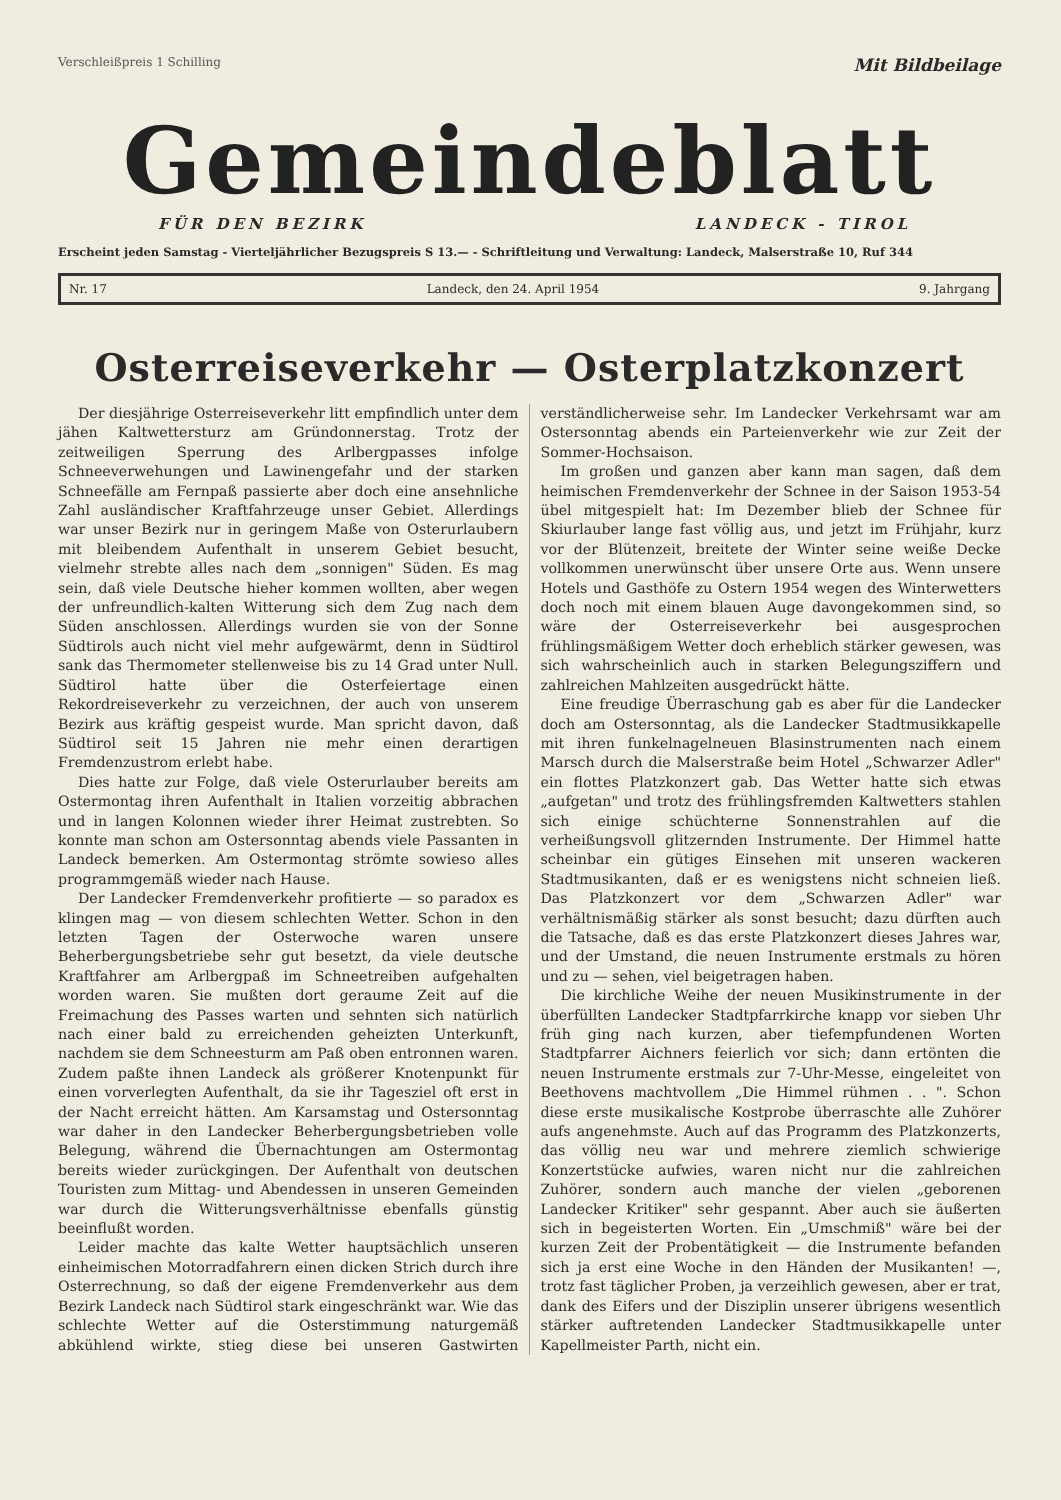Verschleißpreis 1 Schilling
Mit Bildbeilage
Gemeindeblatt
FÜR DEN BEZIRK LANDECK - TIROL
Erscheint jeden Samstag - Vierteljährlicher Bezugspreis S 13.— - Schriftleitung und Verwaltung: Landeck, Malserstraße 10, Ruf 344
Nr. 17 Landeck, den 24. April 1954 9. Jahrgang
Osterreiseverkehr — Osterplatzkonzert
Der diesjährige Osterreiseverkehr litt empfindlich unter dem jähen Kaltwettersturz am Gründonnerstag. Trotz der zeitweiligen Sperrung des Arlbergpasses infolge Schneeverwehungen und Lawinengefahr und der starken Schneefälle am Fernpaß passierte aber doch eine ansehnliche Zahl ausländischer Kraftfahrzeuge unser Gebiet. Allerdings war unser Bezirk nur in geringem Maße von Osterurlaubern mit bleibendem Aufenthalt in unserem Gebiet besucht, vielmehr strebte alles nach dem „sonnigen" Süden. Es mag sein, daß viele Deutsche hieher kommen wollten, aber wegen der unfreundlich-kalten Witterung sich dem Zug nach dem Süden anschlossen. Allerdings wurden sie von der Sonne Südtirols auch nicht viel mehr aufgewärmt, denn in Südtirol sank das Thermometer stellenweise bis zu 14 Grad unter Null. Südtirol hatte über die Osterfeiertage einen Rekordreiseverkehr zu verzeichnen, der auch von unserem Bezirk aus kräftig gespeist wurde. Man spricht davon, daß Südtirol seit 15 Jahren nie mehr einen derartigen Fremdenzustrom erlebt habe.
Dies hatte zur Folge, daß viele Osterurlauber bereits am Ostermontag ihren Aufenthalt in Italien vorzeitig abbrachen und in langen Kolonnen wieder ihrer Heimat zustrebten. So konnte man schon am Ostersonntag abends viele Passanten in Landeck bemerken. Am Ostermontag strömte sowieso alles programmgemäß wieder nach Hause.
Der Landecker Fremdenverkehr profitierte — so paradox es klingen mag — von diesem schlechten Wetter. Schon in den letzten Tagen der Osterwoche waren unsere Beherbergungsbetriebe sehr gut besetzt, da viele deutsche Kraftfahrer am Arlbergpaß im Schneetreiben aufgehalten worden waren. Sie mußten dort geraume Zeit auf die Freimachung des Passes warten und sehnten sich natürlich nach einer bald zu erreichenden geheizten Unterkunft, nachdem sie dem Schneesturm am Paß oben entronnen waren. Zudem paßte ihnen Landeck als größerer Knotenpunkt für einen vorverlegten Aufenthalt, da sie ihr Tagesziel oft erst in der Nacht erreicht hätten. Am Karsamstag und Ostersonntag war daher in den Landecker Beherbergungsbetrieben volle Belegung, während die Übernachtungen am Ostermontag bereits wieder zurückgingen. Der Aufenthalt von deutschen Touristen zum Mittag- und Abendessen in unseren Gemeinden war durch die Witterungsverhältnisse ebenfalls günstig beeinflußt worden.
Leider machte das kalte Wetter hauptsächlich unseren einheimischen Motorradfahrern einen dicken Strich durch ihre Osterrechnung, so daß der eigene Fremdenverkehr aus dem Bezirk Landeck nach Südtirol stark eingeschränkt war. Wie das schlechte Wetter auf die Osterstimmung naturgemäß abkühlend wirkte, stieg diese bei unseren Gastwirten verständlicherweise sehr. Im Landecker Verkehrsamt war am Ostersonntag abends ein Parteienverkehr wie zur Zeit der Sommer-Hochsaison.
Im großen und ganzen aber kann man sagen, daß dem heimischen Fremdenverkehr der Schnee in der Saison 1953-54 übel mitgespielt hat: Im Dezember blieb der Schnee für Skiurlauber lange fast völlig aus, und jetzt im Frühjahr, kurz vor der Blütenzeit, breitete der Winter seine weiße Decke vollkommen unerwünscht über unsere Orte aus. Wenn unsere Hotels und Gasthöfe zu Ostern 1954 wegen des Winterwetters doch noch mit einem blauen Auge davongekommen sind, so wäre der Osterreiseverkehr bei ausgesprochen frühlingsmäßigem Wetter doch erheblich stärker gewesen, was sich wahrscheinlich auch in starken Belegungsziffern und zahlreichen Mahlzeiten ausgedrückt hätte.
Eine freudige Überraschung gab es aber für die Landecker doch am Ostersonntag, als die Landecker Stadtmusikkapelle mit ihren funkelnagelneuen Blasinstrumenten nach einem Marsch durch die Malserstraße beim Hotel „Schwarzer Adler" ein flottes Platzkonzert gab. Das Wetter hatte sich etwas „aufgetan" und trotz des frühlingsfremden Kaltwetters stahlen sich einige schüchterne Sonnenstrahlen auf die verheißungsvoll glitzernden Instrumente. Der Himmel hatte scheinbar ein gütiges Einsehen mit unseren wackeren Stadtmusikanten, daß er es wenigstens nicht schneien ließ. Das Platzkonzert vor dem „Schwarzen Adler" war verhältnismäßig stärker als sonst besucht; dazu dürften auch die Tatsache, daß es das erste Platzkonzert dieses Jahres war, und der Umstand, die neuen Instrumente erstmals zu hören und zu — sehen, viel beigetragen haben.
Die kirchliche Weihe der neuen Musikinstrumente in der überfüllten Landecker Stadtpfarrkirche knapp vor sieben Uhr früh ging nach kurzen, aber tiefempfundenen Worten Stadtpfarrer Aichners feierlich vor sich; dann ertönten die neuen Instrumente erstmals zur 7-Uhr-Messe, eingeleitet von Beethovens machtvollem „Die Himmel rühmen . . ". Schon diese erste musikalische Kostprobe überraschte alle Zuhörer aufs angenehmste. Auch auf das Programm des Platzkonzerts, das völlig neu war und mehrere ziemlich schwierige Konzertstücke aufwies, waren nicht nur die zahlreichen Zuhörer, sondern auch manche der vielen „geborenen Landecker Kritiker" sehr gespannt. Aber auch sie äußerten sich in begeisterten Worten. Ein „Umschmiß" wäre bei der kurzen Zeit der Probentätigkeit — die Instrumente befanden sich ja erst eine Woche in den Händen der Musikanten! —, trotz fast täglicher Proben, ja verzeihlich gewesen, aber er trat, dank des Eifers und der Disziplin unserer übrigens wesentlich stärker auftretenden Landecker Stadtmusikkapelle unter Kapellmeister Parth, nicht ein.